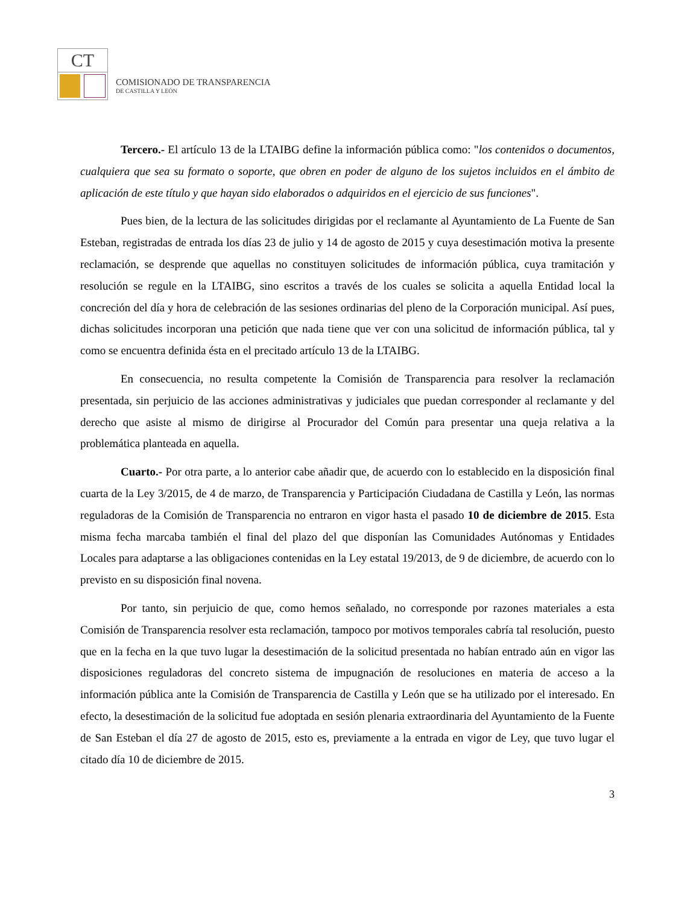CT
COMISIONADO DE TRANSPARENCIA
DE CASTILLA Y LEÓN
Tercero.- El artículo 13 de la LTAIBG define la información pública como: "los contenidos o documentos, cualquiera que sea su formato o soporte, que obren en poder de alguno de los sujetos incluidos en el ámbito de aplicación de este título y que hayan sido elaborados o adquiridos en el ejercicio de sus funciones".
Pues bien, de la lectura de las solicitudes dirigidas por el reclamante al Ayuntamiento de La Fuente de San Esteban, registradas de entrada los días 23 de julio y 14 de agosto de 2015 y cuya desestimación motiva la presente reclamación, se desprende que aquellas no constituyen solicitudes de información pública, cuya tramitación y resolución se regule en la LTAIBG, sino escritos a través de los cuales se solicita a aquella Entidad local la concreción del día y hora de celebración de las sesiones ordinarias del pleno de la Corporación municipal. Así pues, dichas solicitudes incorporan una petición que nada tiene que ver con una solicitud de información pública, tal y como se encuentra definida ésta en el precitado artículo 13 de la LTAIBG.
En consecuencia, no resulta competente la Comisión de Transparencia para resolver la reclamación presentada, sin perjuicio de las acciones administrativas y judiciales que puedan corresponder al reclamante y del derecho que asiste al mismo de dirigirse al Procurador del Común para presentar una queja relativa a la problemática planteada en aquella.
Cuarto.- Por otra parte, a lo anterior cabe añadir que, de acuerdo con lo establecido en la disposición final cuarta de la Ley 3/2015, de 4 de marzo, de Transparencia y Participación Ciudadana de Castilla y León, las normas reguladoras de la Comisión de Transparencia no entraron en vigor hasta el pasado 10 de diciembre de 2015. Esta misma fecha marcaba también el final del plazo del que disponían las Comunidades Autónomas y Entidades Locales para adaptarse a las obligaciones contenidas en la Ley estatal 19/2013, de 9 de diciembre, de acuerdo con lo previsto en su disposición final novena.
Por tanto, sin perjuicio de que, como hemos señalado, no corresponde por razones materiales a esta Comisión de Transparencia resolver esta reclamación, tampoco por motivos temporales cabría tal resolución, puesto que en la fecha en la que tuvo lugar la desestimación de la solicitud presentada no habían entrado aún en vigor las disposiciones reguladoras del concreto sistema de impugnación de resoluciones en materia de acceso a la información pública ante la Comisión de Transparencia de Castilla y León que se ha utilizado por el interesado. En efecto, la desestimación de la solicitud fue adoptada en sesión plenaria extraordinaria del Ayuntamiento de la Fuente de San Esteban el día 27 de agosto de 2015, esto es, previamente a la entrada en vigor de Ley, que tuvo lugar el citado día 10 de diciembre de 2015.
3